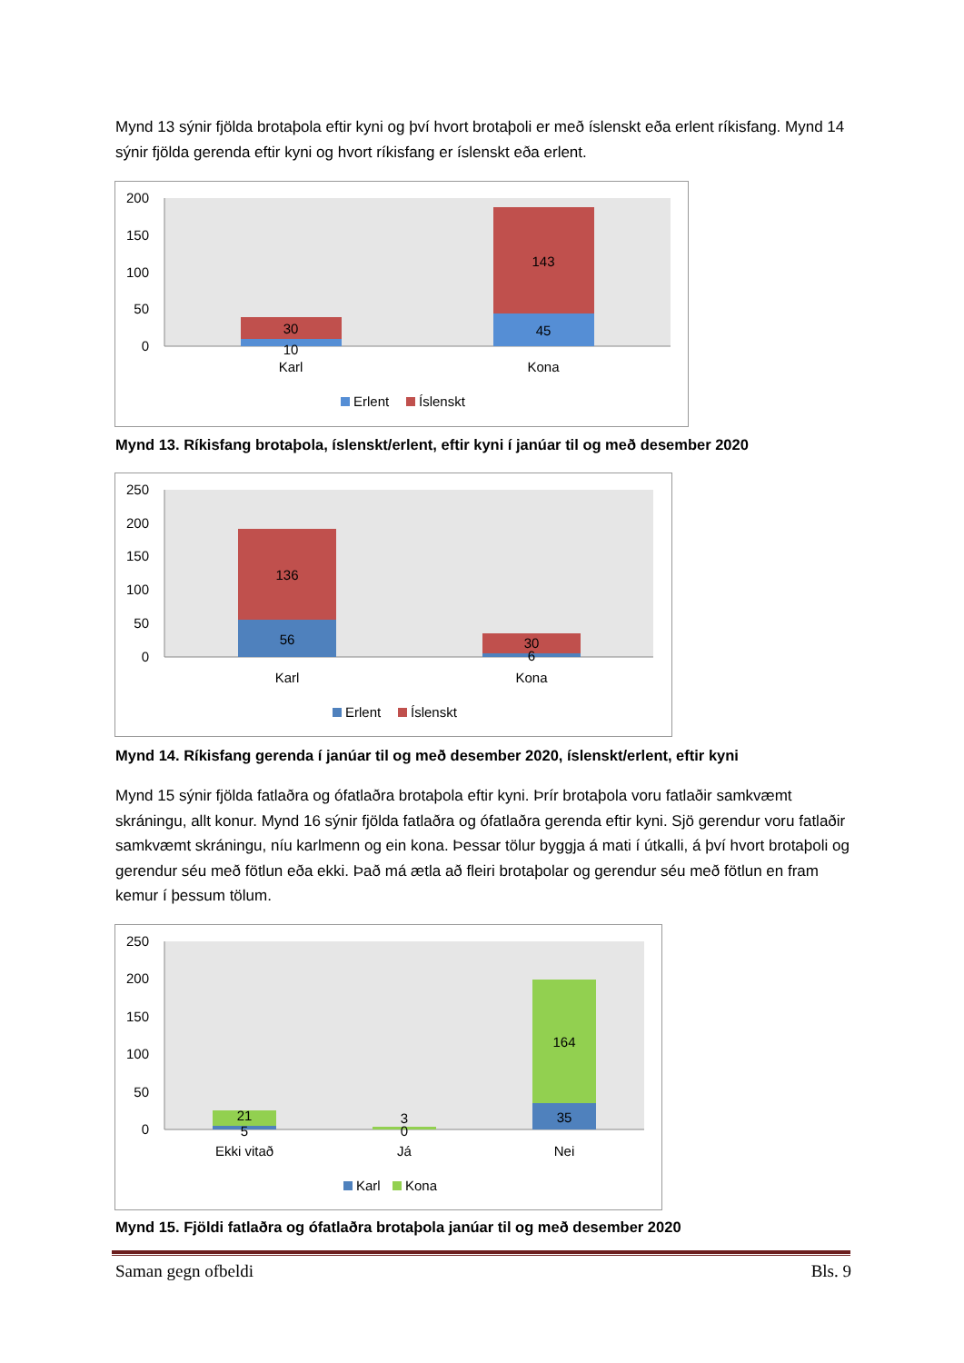Mynd 13 sýnir fjölda brotaþola eftir kyni og því hvort brotaþoli er með íslenskt eða erlent ríkisfang. Mynd 14 sýnir fjölda gerenda eftir kyni og hvort ríkisfang er íslenskt eða erlent.
200
150
100
50
0
30
10
143
45
Karl
Kona
Erlent
Íslenskt
Mynd 13. Ríkisfang brotaþola, íslenskt/erlent, eftir kyni í janúar til og með desember 2020
250
200
150
100
50
0
136
56
30
6
Karl
Kona
Erlent
Íslenskt
Mynd 14. Ríkisfang gerenda í janúar til og með desember 2020, íslenskt/erlent, eftir kyni
Mynd 15 sýnir fjölda fatlaðra og ófatlaðra brotaþola eftir kyni. Þrír brotaþola voru fatlaðir samkvæmt skráningu, allt konur. Mynd 16 sýnir fjölda fatlaðra og ófatlaðra gerenda eftir kyni. Sjö gerendur voru fatlaðir samkvæmt skráningu, níu karlmenn og ein kona. Þessar tölur byggja á mati í útkalli, á því hvort brotaþoli og gerendur séu með fötlun eða ekki. Það má ætla að fleiri brotaþolar og gerendur séu með fötlun en fram kemur í þessum tölum.
250
200
150
100
50
0
21
5
3
0
164
35
Ekki vitað
Já
Nei
Karl
Kona
Mynd 15. Fjöldi fatlaðra og ófatlaðra brotaþola janúar til og með desember 2020
Saman gegn ofbeldi Bls. 9